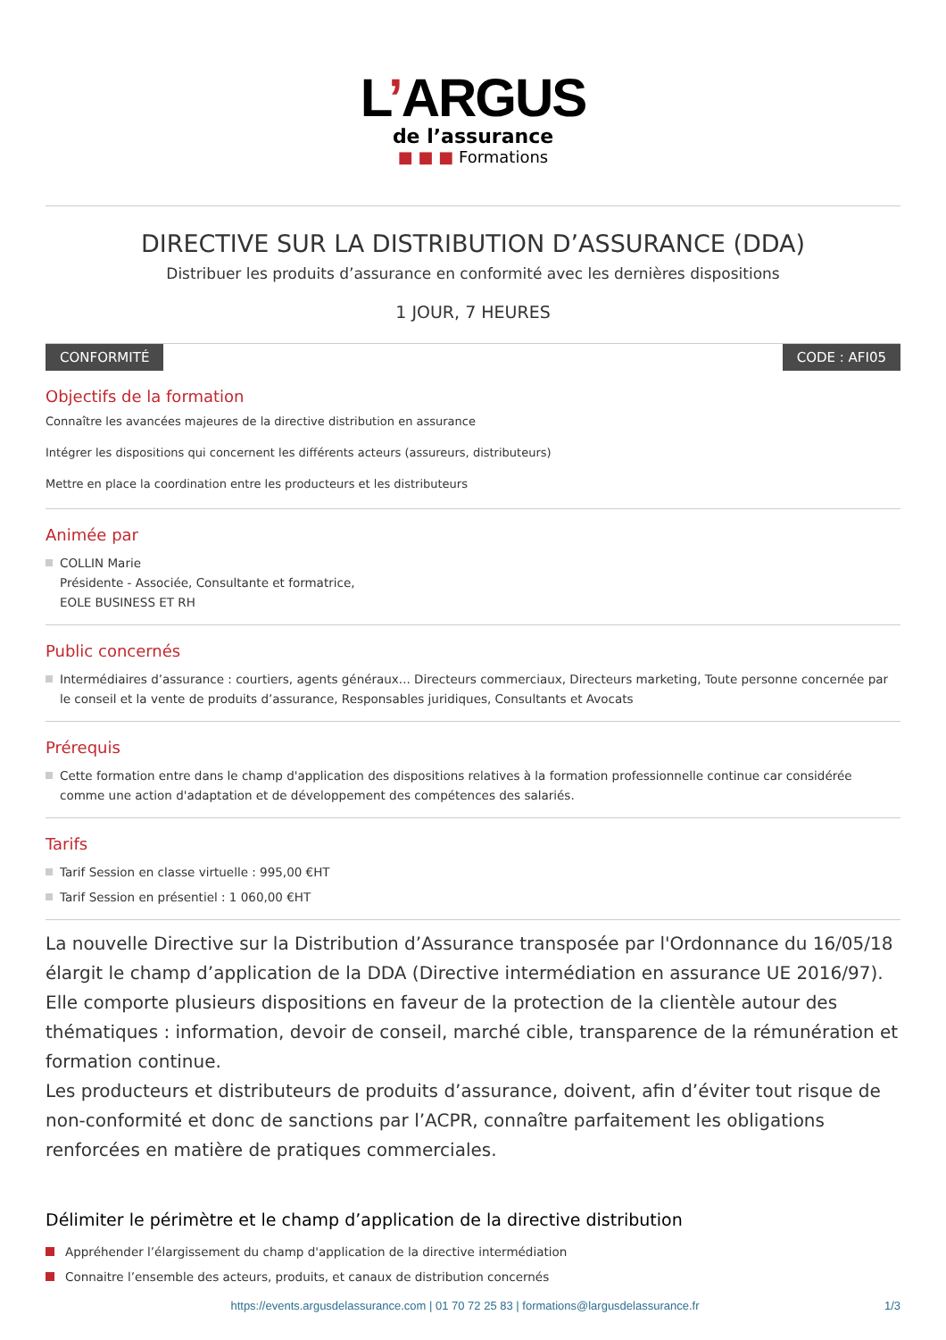L’ARGUS
de l’assurance
■ ■ ■ Formations
DIRECTIVE SUR LA DISTRIBUTION D’ASSURANCE (DDA)
Distribuer les produits d’assurance en conformité avec les dernières dispositions
1 JOUR, 7 HEURES
CONFORMITÉ CODE : AFI05
Objectifs de la formation
Connaître les avancées majeures de la directive distribution en assurance
Intégrer les dispositions qui concernent les différents acteurs (assureurs, distributeurs)
Mettre en place la coordination entre les producteurs et les distributeurs
Animée par
COLLIN Marie
Présidente - Associée, Consultante et formatrice,
EOLE BUSINESS ET RH
Public concernés
Intermédiaires d’assurance : courtiers, agents généraux... Directeurs commerciaux, Directeurs marketing, Toute personne concernée par le conseil et la vente de produits d’assurance, Responsables juridiques, Consultants et Avocats
Prérequis
Cette formation entre dans le champ d'application des dispositions relatives à la formation professionnelle continue car considérée comme une action d'adaptation et de développement des compétences des salariés.
Tarifs
Tarif Session en classe virtuelle : 995,00 €HT
Tarif Session en présentiel : 1 060,00 €HT
La nouvelle Directive sur la Distribution d’Assurance transposée par l'Ordonnance du 16/05/18 élargit le champ d’application de la DDA (Directive intermédiation en assurance UE 2016/97). Elle comporte plusieurs dispositions en faveur de la protection de la clientèle autour des thématiques : information, devoir de conseil, marché cible, transparence de la rémunération et formation continue.
Les producteurs et distributeurs de produits d’assurance, doivent, afin d’éviter tout risque de non-conformité et donc de sanctions par l’ACPR, connaître parfaitement les obligations renforcées en matière de pratiques commerciales.
Délimiter le périmètre et le champ d’application de la directive distribution
Appréhender l’élargissement du champ d'application de la directive intermédiation
Connaitre l’ensemble des acteurs, produits, et canaux de distribution concernés
https://events.argusdelassurance.com | 01 70 72 25 83 | formations@largusdelassurance.fr
1/3